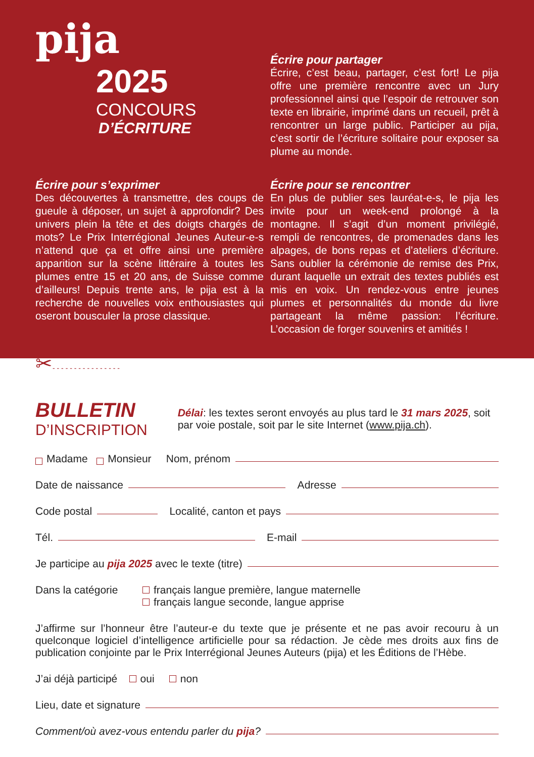pija
2025
CONCOURS
D’ÉCRITURE
Écrire pour partager
Écrire, c’est beau, partager, c’est fort! Le pija offre une première rencontre avec un Jury professionnel ainsi que l’espoir de retrouver son texte en librairie, imprimé dans un recueil, prêt à rencontrer un large public. Participer au pija, c’est sortir de l’écriture solitaire pour exposer sa plume au monde.
Écrire pour s’exprimer
Des découvertes à transmettre, des coups de gueule à déposer, un sujet à approfondir? Des univers plein la tête et des doigts chargés de mots? Le Prix Interrégional Jeunes Auteur-e-s n’attend que ça et offre ainsi une première apparition sur la scène littéraire à toutes les plumes entre 15 et 20 ans, de Suisse comme d’ailleurs! Depuis trente ans, le pija est à la recherche de nouvelles voix enthousiastes qui oseront bousculer la prose classique.
Écrire pour se rencontrer
En plus de publier ses lauréat-e-s, le pija les invite pour un week-end prolongé à la montagne. Il s’agit d’un moment privilégié, rempli de rencontres, de promenades dans les alpages, de bons repas et d’ateliers d’écriture. Sans oublier la cérémonie de remise des Prix, durant laquelle un extrait des textes publiés est mis en voix. Un rendez-vous entre jeunes plumes et personnalités du monde du livre partageant la même passion: l’écriture. L’occasion de forger souvenirs et amitiés !
✂- - - - - - - - - - - - - - - -
BULLETIN
D’INSCRIPTION
Délai: les textes seront envoyés au plus tard le 31 mars 2025, soit par voie postale, soit par le site Internet (www.pija.ch).
Madame Monsieur Nom, prénom
Date de naissance Adresse
Code postal Localité, canton et pays
Tél. E-mail
Je participe au pija 2025 avec le texte (titre)
Dans la catégorie
français langue première, langue maternelle
français langue seconde, langue apprise
J’affirme sur l’honneur être l’auteur-e du texte que je présente et ne pas avoir recouru à un quelconque logiciel d’intelligence artificielle pour sa rédaction. Je cède mes droits aux fins de publication conjointe par le Prix Interrégional Jeunes Auteurs (pija) et les Éditions de l’Hèbe.
J’ai déjà participé oui non
Lieu, date et signature
Comment/où avez-vous entendu parler du pija?